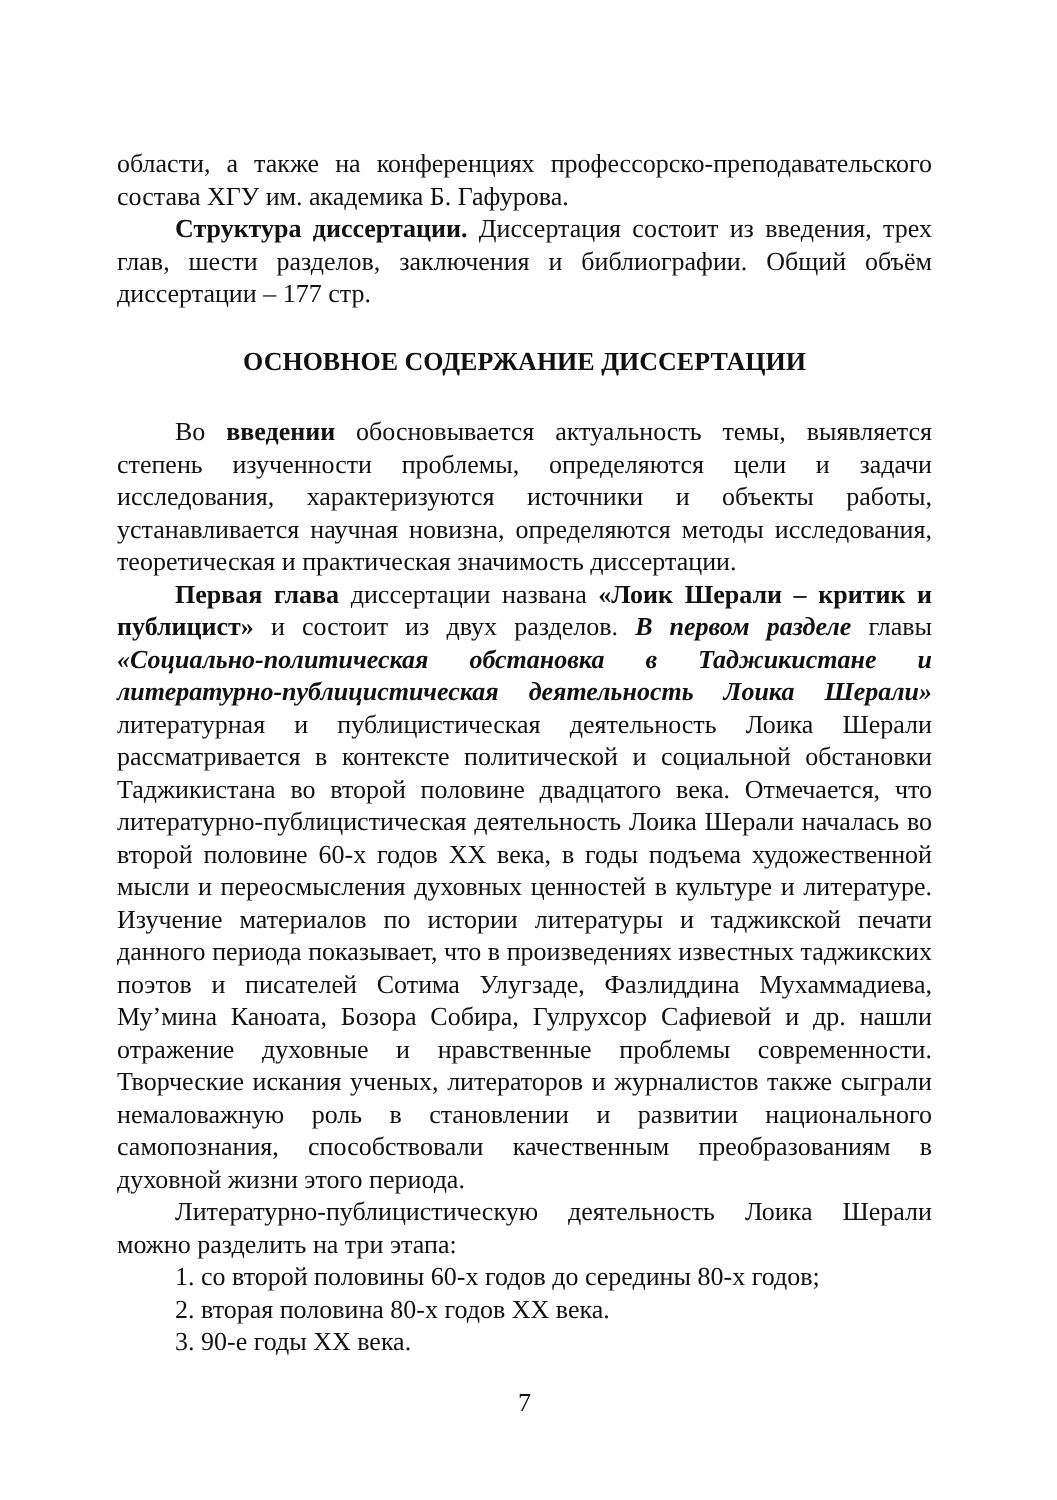области, а также на конференциях профессорско-преподавательского состава ХГУ им. академика Б. Гафурова.
Структура диссертации. Диссертация состоит из введения, трех глав, шести разделов, заключения и библиографии. Общий объём диссертации – 177 стр.
ОСНОВНОЕ СОДЕРЖАНИЕ ДИССЕРТАЦИИ
Во введении обосновывается актуальность темы, выявляется степень изученности проблемы, определяются цели и задачи исследования, характеризуются источники и объекты работы, устанавливается научная новизна, определяются методы исследования, теоретическая и практическая значимость диссертации.
Первая глава диссертации названа «Лоик Шерали – критик и публицист» и состоит из двух разделов. В первом разделе главы «Социально-политическая обстановка в Таджикистане и литературно-публицистическая деятельность Лоика Шерали» литературная и публицистическая деятельность Лоика Шерали рассматривается в контексте политической и социальной обстановки Таджикистана во второй половине двадцатого века. Отмечается, что литературно-публицистическая деятельность Лоика Шерали началась во второй половине 60-х годов XX века, в годы подъема художественной мысли и переосмысления духовных ценностей в культуре и литературе. Изучение материалов по истории литературы и таджикской печати данного периода показывает, что в произведениях известных таджикских поэтов и писателей Сотима Улугзаде, Фазлиддина Мухаммадиева, Му’мина Каноата, Бозора Собира, Гулрухсор Сафиевой и др. нашли отражение духовные и нравственные проблемы современности. Творческие искания ученых, литераторов и журналистов также сыграли немаловажную роль в становлении и развитии национального самопознания, способствовали качественным преобразованиям в духовной жизни этого периода.
Литературно-публицистическую деятельность Лоика Шерали можно разделить на три этапа:
1. со второй половины 60-х годов до середины 80-х годов;
2. вторая половина 80-х годов XX века.
3. 90-е годы XX века.
7